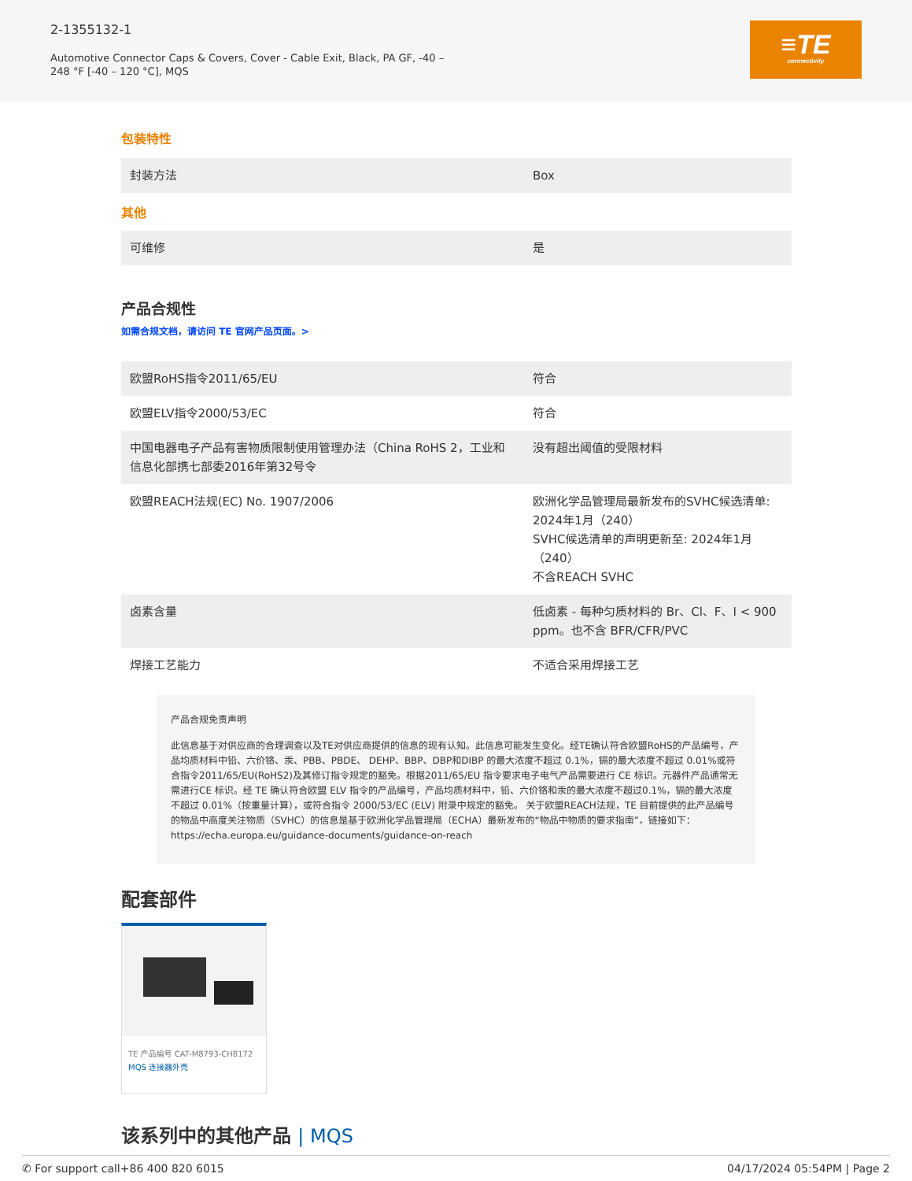2-1355132-1
Automotive Connector Caps & Covers, Cover - Cable Exit, Black, PA GF, -40 – 248 °F [-40 – 120 °C], MQS
≡TE
connectivity
包装特性
| 封装方法 | Box |
其他
| 可维修 | 是 |
产品合规性
如需合规文档，请访问 TE 官网产品页面。>
| 欧盟RoHS指令2011/65/EU | 符合 |
| 欧盟ELV指令2000/53/EC | 符合 |
| 中国电器电子产品有害物质限制使用管理办法（China RoHS 2，工业和信息化部携七部委2016年第32号令 | 没有超出阈值的受限材料 |
| 欧盟REACH法规(EC) No. 1907/2006 | 欧洲化学品管理局最新发布的SVHC候选清单: 2024年1月（240） SVHC候选清单的声明更新至: 2024年1月（240） 不含REACH SVHC |
| 卤素含量 | 低卤素 - 每种匀质材料的 Br、Cl、F、I < 900 ppm。也不含 BFR/CFR/PVC |
| 焊接工艺能力 | 不适合采用焊接工艺 |
产品合规免责声明
此信息基于对供应商的合理调查以及TE对供应商提供的信息的现有认知。此信息可能发生变化。经TE确认符合欧盟RoHS的产品编号，产品均质材料中铅、六价铬、汞、PBB、PBDE、 DEHP、BBP、DBP和DIBP 的最大浓度不超过 0.1%，镉的最大浓度不超过 0.01%或符合指令2011/65/EU(RoHS2)及其修订指令规定的豁免。根据2011/65/EU 指令要求电子电气产品需要进行 CE 标识。元器件产品通常无需进行CE 标识。经 TE 确认符合欧盟 ELV 指令的产品编号，产品均质材料中，铅、六价铬和汞的最大浓度不超过0.1%，镉的最大浓度不超过 0.01%（按重量计算），或符合指令 2000/53/EC (ELV) 附录中规定的豁免。 关于欧盟REACH法规，TE 目前提供的此产品编号的物品中高度关注物质（SVHC）的信息是基于欧洲化学品管理局（ECHA）最新发布的“物品中物质的要求指南”，链接如下：https://echa.europa.eu/guidance-documents/guidance-on-reach
配套部件
TE 产品编号 CAT-M8793-CH8172
MQS 连接器外壳
该系列中的其他产品 | MQS
✆ For support call+86 400 820 6015 04/17/2024 05:54PM | Page 2